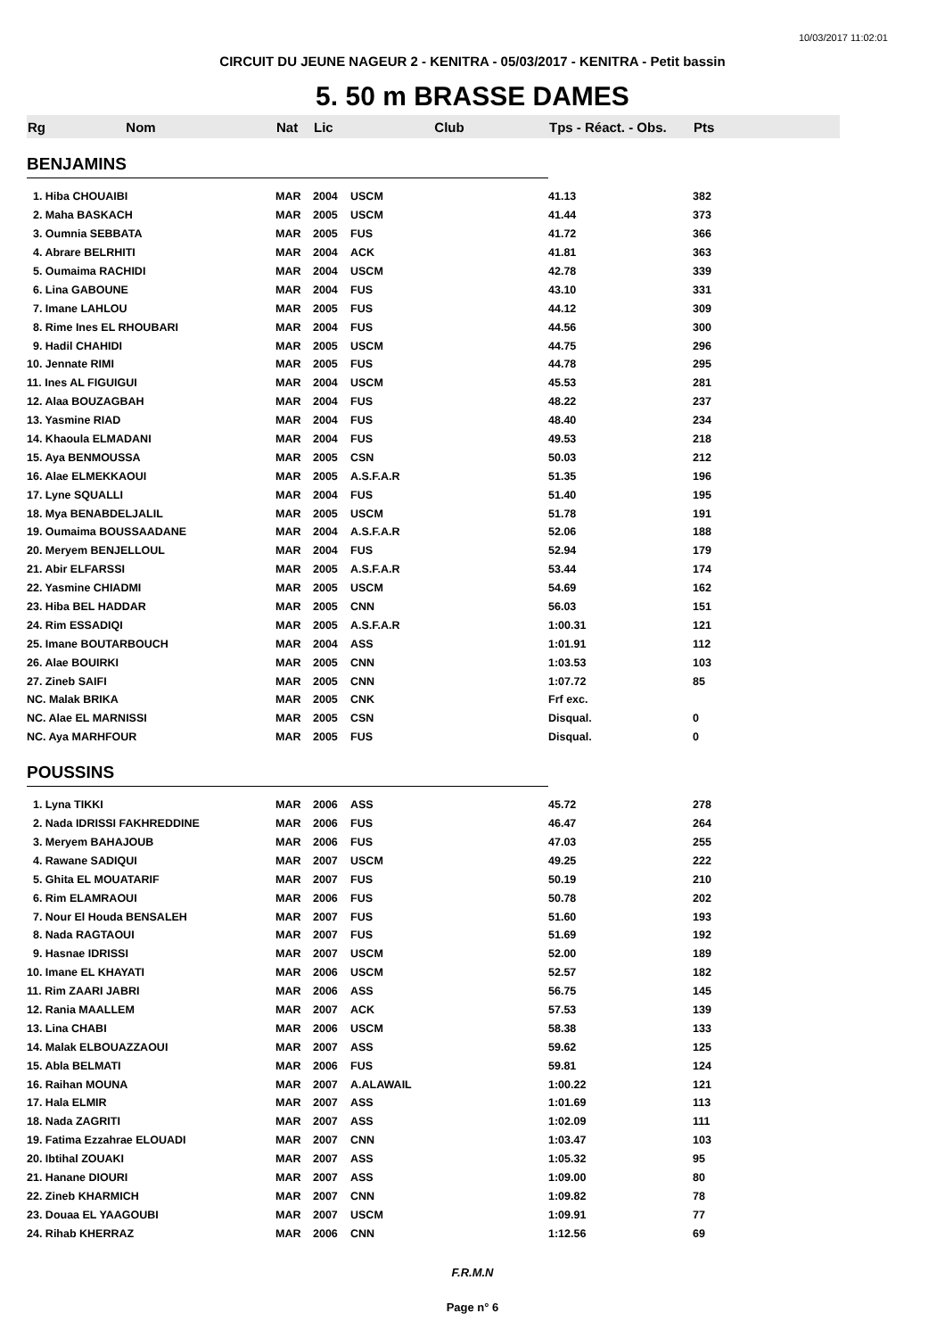10/03/2017 11:02:01
CIRCUIT DU JEUNE NAGEUR 2 - KENITRA - 05/03/2017 - KENITRA - Petit bassin
5. 50 m BRASSE DAMES
| Rg | Nom | Nat | Lic | Club | Tps - Réact. - Obs. | Pts |
| --- | --- | --- | --- | --- | --- | --- |
| BENJAMINS | | | | | | |
| 1. Hiba CHOUAIBI | | MAR | 2004 | USCM | 41.13 | 382 |
| 2. Maha BASKACH | | MAR | 2005 | USCM | 41.44 | 373 |
| 3. Oumnia SEBBATA | | MAR | 2005 | FUS | 41.72 | 366 |
| 4. Abrare BELRHITI | | MAR | 2004 | ACK | 41.81 | 363 |
| 5. Oumaima RACHIDI | | MAR | 2004 | USCM | 42.78 | 339 |
| 6. Lina GABOUNE | | MAR | 2004 | FUS | 43.10 | 331 |
| 7. Imane LAHLOU | | MAR | 2005 | FUS | 44.12 | 309 |
| 8. Rime Ines EL RHOUBARI | | MAR | 2004 | FUS | 44.56 | 300 |
| 9. Hadil CHAHIDI | | MAR | 2005 | USCM | 44.75 | 296 |
| 10. Jennate RIMI | | MAR | 2005 | FUS | 44.78 | 295 |
| 11. Ines AL FIGUIGUI | | MAR | 2004 | USCM | 45.53 | 281 |
| 12. Alaa BOUZAGBAH | | MAR | 2004 | FUS | 48.22 | 237 |
| 13. Yasmine RIAD | | MAR | 2004 | FUS | 48.40 | 234 |
| 14. Khaoula ELMADANI | | MAR | 2004 | FUS | 49.53 | 218 |
| 15. Aya BENMOUSSA | | MAR | 2005 | CSN | 50.03 | 212 |
| 16. Alae ELMEKKAOUI | | MAR | 2005 | A.S.F.A.R | 51.35 | 196 |
| 17. Lyne SQUALLI | | MAR | 2004 | FUS | 51.40 | 195 |
| 18. Mya BENABDELJALIL | | MAR | 2005 | USCM | 51.78 | 191 |
| 19. Oumaima BOUSSAADANE | | MAR | 2004 | A.S.F.A.R | 52.06 | 188 |
| 20. Meryem BENJELLOUL | | MAR | 2004 | FUS | 52.94 | 179 |
| 21. Abir ELFARSSI | | MAR | 2005 | A.S.F.A.R | 53.44 | 174 |
| 22. Yasmine CHIADMI | | MAR | 2005 | USCM | 54.69 | 162 |
| 23. Hiba BEL HADDAR | | MAR | 2005 | CNN | 56.03 | 151 |
| 24. Rim ESSADIQI | | MAR | 2005 | A.S.F.A.R | 1:00.31 | 121 |
| 25. Imane BOUTARBOUCH | | MAR | 2004 | ASS | 1:01.91 | 112 |
| 26. Alae BOUIRKI | | MAR | 2005 | CNN | 1:03.53 | 103 |
| 27. Zineb SAIFI | | MAR | 2005 | CNN | 1:07.72 | 85 |
| NC. Malak BRIKA | | MAR | 2005 | CNK | Frf exc. | |
| NC. Alae EL MARNISSI | | MAR | 2005 | CSN | Disqual. | 0 |
| NC. Aya MARHFOUR | | MAR | 2005 | FUS | Disqual. | 0 |
| POUSSINS | | | | | | |
| 1. Lyna TIKKI | | MAR | 2006 | ASS | 45.72 | 278 |
| 2. Nada IDRISSI FAKHREDDINE | | MAR | 2006 | FUS | 46.47 | 264 |
| 3. Meryem BAHAJOUB | | MAR | 2006 | FUS | 47.03 | 255 |
| 4. Rawane SADIQUI | | MAR | 2007 | USCM | 49.25 | 222 |
| 5. Ghita EL MOUATARIF | | MAR | 2007 | FUS | 50.19 | 210 |
| 6. Rim ELAMRAOUI | | MAR | 2006 | FUS | 50.78 | 202 |
| 7. Nour El Houda BENSALEH | | MAR | 2007 | FUS | 51.60 | 193 |
| 8. Nada RAGTAOUI | | MAR | 2007 | FUS | 51.69 | 192 |
| 9. Hasnae IDRISSI | | MAR | 2007 | USCM | 52.00 | 189 |
| 10. Imane EL KHAYATI | | MAR | 2006 | USCM | 52.57 | 182 |
| 11. Rim ZAARI JABRI | | MAR | 2006 | ASS | 56.75 | 145 |
| 12. Rania MAALLEM | | MAR | 2007 | ACK | 57.53 | 139 |
| 13. Lina CHABI | | MAR | 2006 | USCM | 58.38 | 133 |
| 14. Malak ELBOUAZZAOUI | | MAR | 2007 | ASS | 59.62 | 125 |
| 15. Abla BELMATI | | MAR | 2006 | FUS | 59.81 | 124 |
| 16. Raihan MOUNA | | MAR | 2007 | A.ALAWAIL | 1:00.22 | 121 |
| 17. Hala ELMIR | | MAR | 2007 | ASS | 1:01.69 | 113 |
| 18. Nada ZAGRITI | | MAR | 2007 | ASS | 1:02.09 | 111 |
| 19. Fatima Ezzahrae ELOUADI | | MAR | 2007 | CNN | 1:03.47 | 103 |
| 20. Ibtihal ZOUAKI | | MAR | 2007 | ASS | 1:05.32 | 95 |
| 21. Hanane DIOURI | | MAR | 2007 | ASS | 1:09.00 | 80 |
| 22. Zineb KHARMICH | | MAR | 2007 | CNN | 1:09.82 | 78 |
| 23. Douaa EL YAAGOUBI | | MAR | 2007 | USCM | 1:09.91 | 77 |
| 24. Rihab KHERRAZ | | MAR | 2006 | CNN | 1:12.56 | 69 |
F.R.M.N
Page n° 6